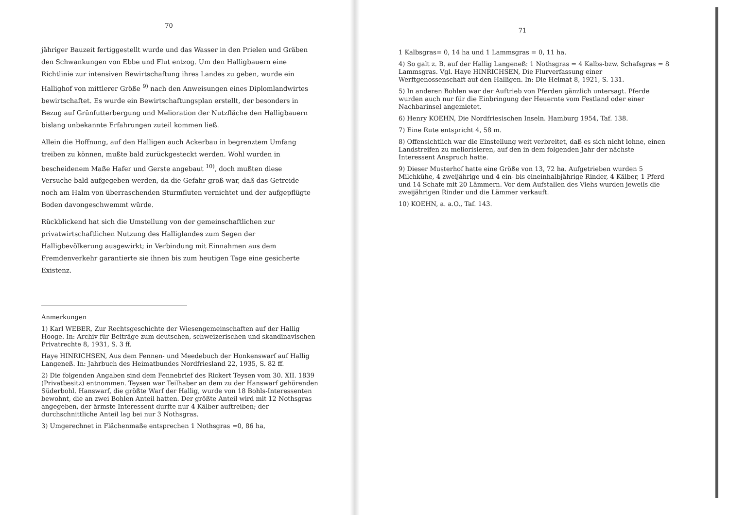70
jähriger Bauzeit fertiggestellt wurde und das Wasser in den Prielen und Gräben den Schwankungen von Ebbe und Flut entzog. Um den Halligbauern eine Richtlinie zur intensiven Bewirtschaftung ihres Landes zu geben, wurde ein Hallighof von mittlerer Größe <sup>9)</sup> nach den Anweisungen eines Diplomlandwirtes bewirtschaftet. Es wurde ein Bewirtschaftungsplan erstellt, der besonders in Bezug auf Grünfutterbergung und Melioration der Nutzfläche den Halligbauern bislang unbekannte Erfahrungen zuteil kommen ließ.
Allein die Hoffnung, auf den Halligen auch Ackerbau in begrenztem Umfang treiben zu können, mußte bald zurückgesteckt werden. Wohl wurden in bescheidenem Maße Hafer und Gerste angebaut <sup>10)</sup>, doch mußten diese Versuche bald aufgegeben werden, da die Gefahr groß war, daß das Getreide noch am Halm von überraschenden Sturmfluten vernichtet und der aufgepflügte Boden davongeschwemmt würde.
Rückblickend hat sich die Umstellung von der gemeinschaftlichen zur privatwirtschaftlichen Nutzung des Halliglandes zum Segen der Halligbevölkerung ausgewirkt; in Verbindung mit Einnahmen aus dem Fremdenverkehr garantierte sie ihnen bis zum heutigen Tage eine gesicherte Existenz.
Anmerkungen
1) Karl WEBER, Zur Rechtsgeschichte der Wiesengemeinschaften auf der Hallig Hooge. In: Archiv für Beiträge zum deutschen, schweizerischen und skandinavischen Privatrechte 8, 1931, S. 3 ff.
Haye HINRICHSEN, Aus dem Fennen- und Meedebuch der Honkenswarf auf Hallig Langeneß. In: Jahrbuch des Heimatbundes Nordfriesland 22, 1935, S. 82 ff.
2) Die folgenden Angaben sind dem Fennebrief des Rickert Teysen vom 30. XII. 1839 (Privatbesitz) entnommen. Teysen war Teilhaber an dem zu der Hanswarf gehörenden Süderbohl. Hanswarf, die größte Warf der Hallig, wurde von 18 Bohls-Interessenten bewohnt, die an zwei Bohlen Anteil hatten. Der größte Anteil wird mit 12 Nothsgras angegeben, der ärmste Interessent durfte nur 4 Kälber auftreiben; der durchschnittliche Anteil lag bei nur 3 Nothsgras.
3) Umgerechnet in Flächenmaße entsprechen 1 Nothsgras =0, 86 ha,
71
1 Kalbsgras= 0, 14 ha und 1 Lammsgras = 0, 11 ha.
4) So galt z. B. auf der Hallig Langeneß: 1 Nothsgras = 4 Kalbs-bzw. Schafsgras = 8 Lammsgras. Vgl. Haye HINRICHSEN, Die Flurverfassung einer Werftgenossenschaft auf den Halligen. In: Die Heimat 8, 1921, S. 131.
5) In anderen Bohlen war der Auftrieb von Pferden gänzlich untersagt. Pferde wurden auch nur für die Einbringung der Heuernte vom Festland oder einer Nachbarinsel angemietet.
6) Henry KOEHN, Die Nordfriesischen Inseln. Hamburg 1954, Taf. 138.
7) Eine Rute entspricht 4, 58 m.
8) Offensichtlich war die Einstellung weit verbreitet, daß es sich nicht lohne, einen Landstreifen zu meliorisieren, auf den in dem folgenden Jahr der nächste Interessent Anspruch hatte.
9) Dieser Musterhof hatte eine Größe von 13, 72 ha. Aufgetrieben wurden 5 Milchkühe, 4 zweijährige und 4 ein- bis eineinhalbjährige Rinder, 4 Kälber, 1 Pferd und 14 Schafe mit 20 Lämmern. Vor dem Aufstallen des Viehs wurden jeweils die zweijährigen Rinder und die Lämmer verkauft.
10) KOEHN, a. a.O., Taf. 143.